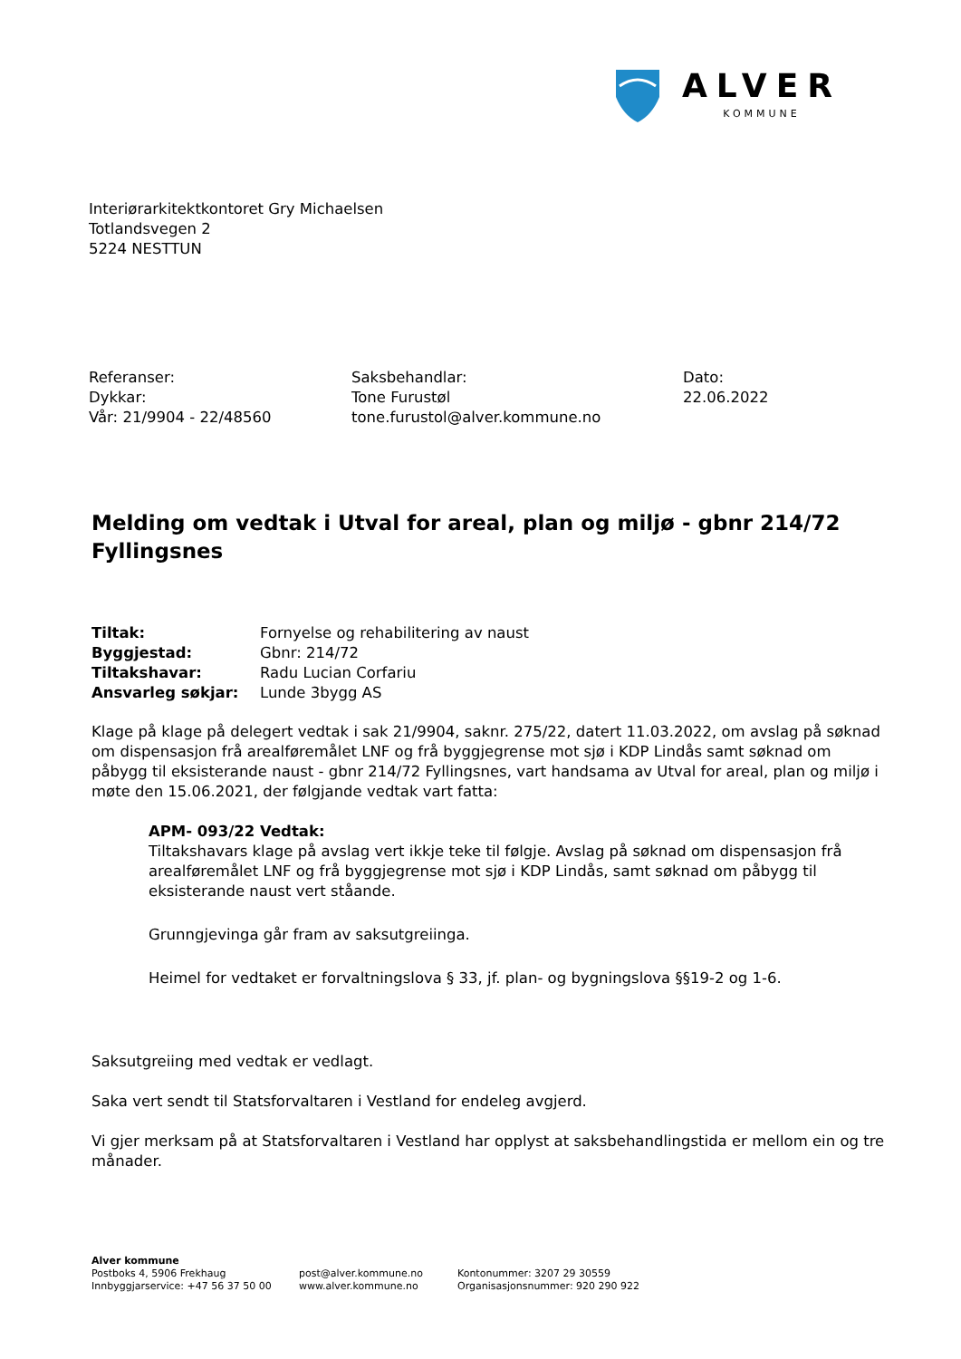ALVER
KOMMUNE
Interiørarkitektkontoret Gry Michaelsen
Totlandsvegen 2
5224 NESTTUN
Referanser:
Dykkar:
Vår: 21/9904 - 22/48560
Saksbehandlar:
Tone Furustøl
tone.furustol@alver.kommune.no
Dato:
22.06.2022
Melding om vedtak i Utval for areal, plan og miljø - gbnr 214/72 Fyllingsnes
| Tiltak: | Fornyelse og rehabilitering av naust |
| Byggjestad: | Gbnr: 214/72 |
| Tiltakshavar: | Radu Lucian Corfariu |
| Ansvarleg søkjar: | Lunde 3bygg AS |
Klage på klage på delegert vedtak i sak 21/9904, saknr. 275/22, datert 11.03.2022, om avslag på søknad om dispensasjon frå arealføremålet LNF og frå byggjegrense mot sjø i KDP Lindås samt søknad om påbygg til eksisterande naust - gbnr 214/72 Fyllingsnes, vart handsama av Utval for areal, plan og miljø i møte den 15.06.2021, der følgjande vedtak vart fatta:
APM- 093/22 Vedtak:
Tiltakshavars klage på avslag vert ikkje teke til følgje. Avslag på søknad om dispensasjon frå arealføremålet LNF og frå byggjegrense mot sjø i KDP Lindås, samt søknad om påbygg til eksisterande naust vert ståande.
Grunngjevinga går fram av saksutgreiinga.
Heimel for vedtaket er forvaltningslova § 33, jf. plan- og bygningslova §§19-2 og 1-6.
Saksutgreiing med vedtak er vedlagt.
Saka vert sendt til Statsforvaltaren i Vestland for endeleg avgjerd.
Vi gjer merksam på at Statsforvaltaren i Vestland har opplyst at saksbehandlingstida er mellom ein og tre månader.
Alver kommune
Postboks 4, 5906 Frekhaug
Innbyggjarservice: +47 56 37 50 00
post@alver.kommune.no
www.alver.kommune.no
Kontonummer: 3207 29 30559
Organisasjonsnummer: 920 290 922